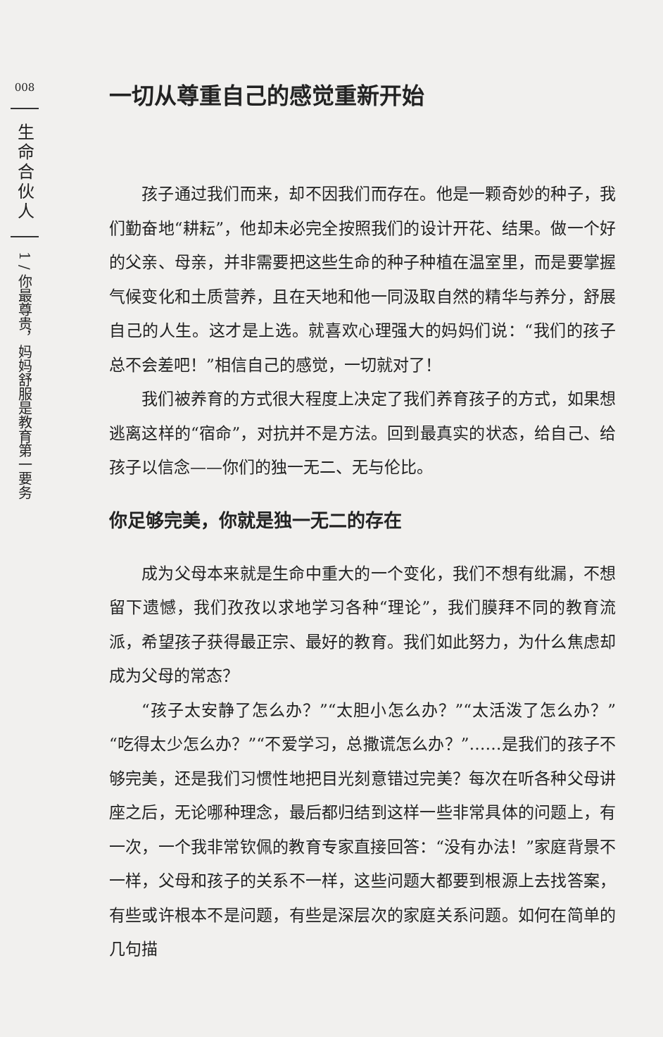008
生命合伙人
1 / 你最尊贵，妈妈舒服是教育第一要务
一切从尊重自己的感觉重新开始
孩子通过我们而来，却不因我们而存在。他是一颗奇妙的种子，我们勤奋地“耕耘”，他却未必完全按照我们的设计开花、结果。做一个好的父亲、母亲，并非需要把这些生命的种子种植在温室里，而是要掌握气候变化和土质营养，且在天地和他一同汲取自然的精华与养分，舒展自己的人生。这才是上选。就喜欢心理强大的妈妈们说：“我们的孩子总不会差吧！”相信自己的感觉，一切就对了！
我们被养育的方式很大程度上决定了我们养育孩子的方式，如果想逃离这样的“宿命”，对抗并不是方法。回到最真实的状态，给自己、给孩子以信念——你们的独一无二、无与伦比。
你足够完美，你就是独一无二的存在
成为父母本来就是生命中重大的一个变化，我们不想有纰漏，不想留下遗憾，我们孜孜以求地学习各种“理论”，我们膜拜不同的教育流派，希望孩子获得最正宗、最好的教育。我们如此努力，为什么焦虑却成为父母的常态？
“孩子太安静了怎么办？”“太胆小怎么办？”“太活泼了怎么办？”“吃得太少怎么办？”“不爱学习，总撒谎怎么办？”……是我们的孩子不够完美，还是我们习惯性地把目光刻意错过完美？每次在听各种父母讲座之后，无论哪种理念，最后都归结到这样一些非常具体的问题上，有一次，一个我非常钦佩的教育专家直接回答：“没有办法！”家庭背景不一样，父母和孩子的关系不一样，这些问题大都要到根源上去找答案，有些或许根本不是问题，有些是深层次的家庭关系问题。如何在简单的几句描